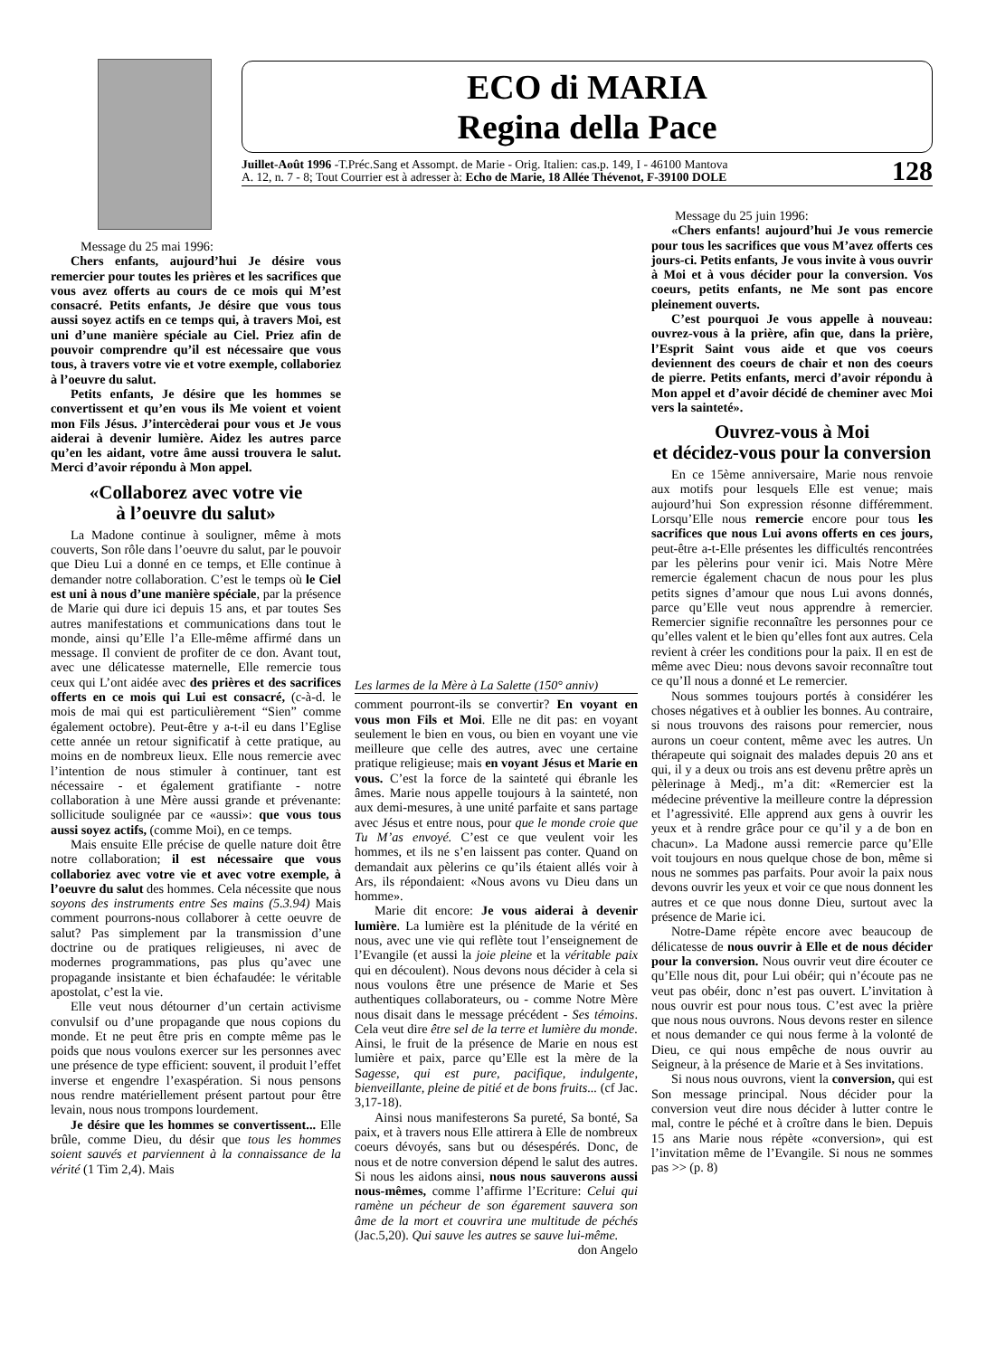ECO di MARIA
Regina della Pace
Juillet-Août 1996 -T.Préc.Sang et Assompt. de Marie - Orig. Italien: cas.p. 149, I - 46100 Mantova
A. 12, n. 7 - 8; Tout Courrier est à adresser à: Echo de Marie, 18 Allée Thévenot, F-39100 DOLE
128
Message du 25 mai 1996:
Chers enfants, aujourd’hui Je désire vous remercier pour toutes les prières et les sacrifices que vous avez offerts au cours de ce mois qui M’est consacré. Petits enfants, Je désire que vous tous aussi soyez actifs en ce temps qui, à travers Moi, est uni d’une manière spéciale au Ciel. Priez afin de pouvoir comprendre qu’il est nécessaire que vous tous, à travers votre vie et votre exemple, collaboriez à l’oeuvre du salut.
Petits enfants, Je désire que les hommes se convertissent et qu’en vous ils Me voient et voient mon Fils Jésus. J’intercèderai pour vous et Je vous aiderai à devenir lumière. Aidez les autres parce qu’en les aidant, votre âme aussi trouvera le salut. Merci d’avoir répondu à Mon appel.
«Collaborez avec votre vie
à l’oeuvre du salut»
La Madone continue à souligner, même à mots couverts, Son rôle dans l’oeuvre du salut, par le pouvoir que Dieu Lui a donné en ce temps, et Elle continue à demander notre collaboration. C’est le temps où le Ciel est uni à nous d’une manière spéciale, par la présence de Marie qui dure ici depuis 15 ans, et par toutes Ses autres manifestations et communications dans tout le monde, ainsi qu’Elle l’a Elle-même affirmé dans un message. Il convient de profiter de ce don. Avant tout, avec une délicatesse maternelle, Elle remercie tous ceux qui L’ont aidée avec des prières et des sacrifices offerts en ce mois qui Lui est consacré, (c-à-d. le mois de mai qui est particulièrement “Sien” comme également octobre). Peut-être y a-t-il eu dans l’Eglise cette année un retour significatif à cette pratique, au moins en de nombreux lieux. Elle nous remercie avec l’intention de nous stimuler à continuer, tant est nécessaire - et également gratifiante - notre collaboration à une Mère aussi grande et prévenante: sollicitude soulignée par ce «aussi»: que vous tous aussi soyez actifs, (comme Moi), en ce temps.
Mais ensuite Elle précise de quelle nature doit être notre collaboration; il est nécessaire que vous collaboriez avec votre vie et avec votre exemple, à l’oeuvre du salut des hommes. Cela nécessite que nous soyons des instruments entre Ses mains (5.3.94) Mais comment pourrons-nous collaborer à cette oeuvre de salut? Pas simplement par la transmission d’une doctrine ou de pratiques religieuses, ni avec de modernes programmations, pas plus qu’avec une propagande insistante et bien échafaudée: le véritable apostolat, c’est la vie.
Elle veut nous détourner d’un certain activisme convulsif ou d’une propagande que nous copions du monde. Et ne peut être pris en compte même pas le poids que nous voulons exercer sur les personnes avec une présence de type efficient: souvent, il produit l’effet inverse et engendre l’exaspération. Si nous pensons nous rendre matériellement présent partout pour être levain, nous nous trompons lourdement.
Je désire que les hommes se convertissent... Elle brûle, comme Dieu, du désir que tous les hommes soient sauvés et parviennent à la connaissance de la vérité (1 Tim 2,4). Mais
Les larmes de la Mère à La Salette (150° anniv)
comment pourront-ils se convertir? En voyant en vous mon Fils et Moi. Elle ne dit pas: en voyant seulement le bien en vous, ou bien en voyant une vie meilleure que celle des autres, avec une certaine pratique religieuse; mais en voyant Jésus et Marie en vous. C’est la force de la sainteté qui ébranle les âmes. Marie nous appelle toujours à la sainteté, non aux demi-mesures, à une unité parfaite et sans partage avec Jésus et entre nous, pour que le monde croie que Tu M’as envoyé. C’est ce que veulent voir les hommes, et ils ne s’en laissent pas conter. Quand on demandait aux pèlerins ce qu’ils étaient allés voir à Ars, ils répondaient: «Nous avons vu Dieu dans un homme».
Marie dit encore: Je vous aiderai à devenir lumière. La lumière est la plénitude de la vérité en nous, avec une vie qui reflète tout l’enseignement de l’Evangile (et aussi la joie pleine et la véritable paix qui en découlent). Nous devons nous décider à cela si nous voulons être une présence de Marie et Ses authentiques collaborateurs, ou - comme Notre Mère nous disait dans le message précédent - Ses témoins. Cela veut dire être sel de la terre et lumière du monde. Ainsi, le fruit de la présence de Marie en nous est lumière et paix, parce qu’Elle est la mère de la Sagesse, qui est pure, pacifique, indulgente, bienveillante, pleine de pitié et de bons fruits... (cf Jac. 3,17-18).
Ainsi nous manifesterons Sa pureté, Sa bonté, Sa paix, et à travers nous Elle attirera à Elle de nombreux coeurs dévoyés, sans but ou désespérés. Donc, de nous et de notre conversion dépend le salut des autres. Si nous les aidons ainsi, nous nous sauverons aussi nous-mêmes, comme l’affirme l’Ecriture: Celui qui ramène un pécheur de son égarement sauvera son âme de la mort et couvrira une multitude de péchés (Jac.5,20). Qui sauve les autres se sauve lui-même. don Angelo
Message du 25 juin 1996:
«Chers enfants! aujourd’hui Je vous remercie pour tous les sacrifices que vous M’avez offerts ces jours-ci. Petits enfants, Je vous invite à vous ouvrir à Moi et à vous décider pour la conversion. Vos coeurs, petits enfants, ne Me sont pas encore pleinement ouverts.
C’est pourquoi Je vous appelle à nouveau: ouvrez-vous à la prière, afin que, dans la prière, l’Esprit Saint vous aide et que vos coeurs deviennent des coeurs de chair et non des coeurs de pierre. Petits enfants, merci d’avoir répondu à Mon appel et d’avoir décidé de cheminer avec Moi vers la sainteté».
Ouvrez-vous à Moi
et décidez-vous pour la conversion
En ce 15ème anniversaire, Marie nous renvoie aux motifs pour lesquels Elle est venue; mais aujourd’hui Son expression résonne différemment. Lorsqu’Elle nous remercie encore pour tous les sacrifices que nous Lui avons offerts en ces jours, peut-être a-t-Elle présentes les difficultés rencontrées par les pèlerins pour venir ici. Mais Notre Mère remercie également chacun de nous pour les plus petits signes d’amour que nous Lui avons donnés, parce qu’Elle veut nous apprendre à remercier. Remercier signifie reconnaître les personnes pour ce qu’elles valent et le bien qu’elles font aux autres. Cela revient à créer les conditions pour la paix. Il en est de même avec Dieu: nous devons savoir reconnaître tout ce qu’Il nous a donné et Le remercier.
Nous sommes toujours portés à considérer les choses négatives et à oublier les bonnes. Au contraire, si nous trouvons des raisons pour remercier, nous aurons un coeur content, même avec les autres. Un thérapeute qui soignait des malades depuis 20 ans et qui, il y a deux ou trois ans est devenu prêtre après un pèlerinage à Medj., m’a dit: «Remercier est la médecine préventive la meilleure contre la dépression et l’agressivité. Elle apprend aux gens à ouvrir les yeux et à rendre grâce pour ce qu’il y a de bon en chacun». La Madone aussi remercie parce qu’Elle voit toujours en nous quelque chose de bon, même si nous ne sommes pas parfaits. Pour avoir la paix nous devons ouvrir les yeux et voir ce que nous donnent les autres et ce que nous donne Dieu, surtout avec la présence de Marie ici.
Notre-Dame répète encore avec beaucoup de délicatesse de nous ouvrir à Elle et de nous décider pour la conversion. Nous ouvrir veut dire écouter ce qu’Elle nous dit, pour Lui obéir; qui n’écoute pas ne veut pas obéir, donc n’est pas ouvert. L’invitation à nous ouvrir est pour nous tous. C’est avec la prière que nous nous ouvrons. Nous devons rester en silence et nous demander ce qui nous ferme à la volonté de Dieu, ce qui nous empêche de nous ouvrir au Seigneur, à la présence de Marie et à Ses invitations.
Si nous nous ouvrons, vient la conversion, qui est Son message principal. Nous décider pour la conversion veut dire nous décider à lutter contre le mal, contre le péché et à croître dans le bien. Depuis 15 ans Marie nous répète «conversion», qui est l’invitation même de l’Evangile. Si nous ne sommes pas >> (p. 8)